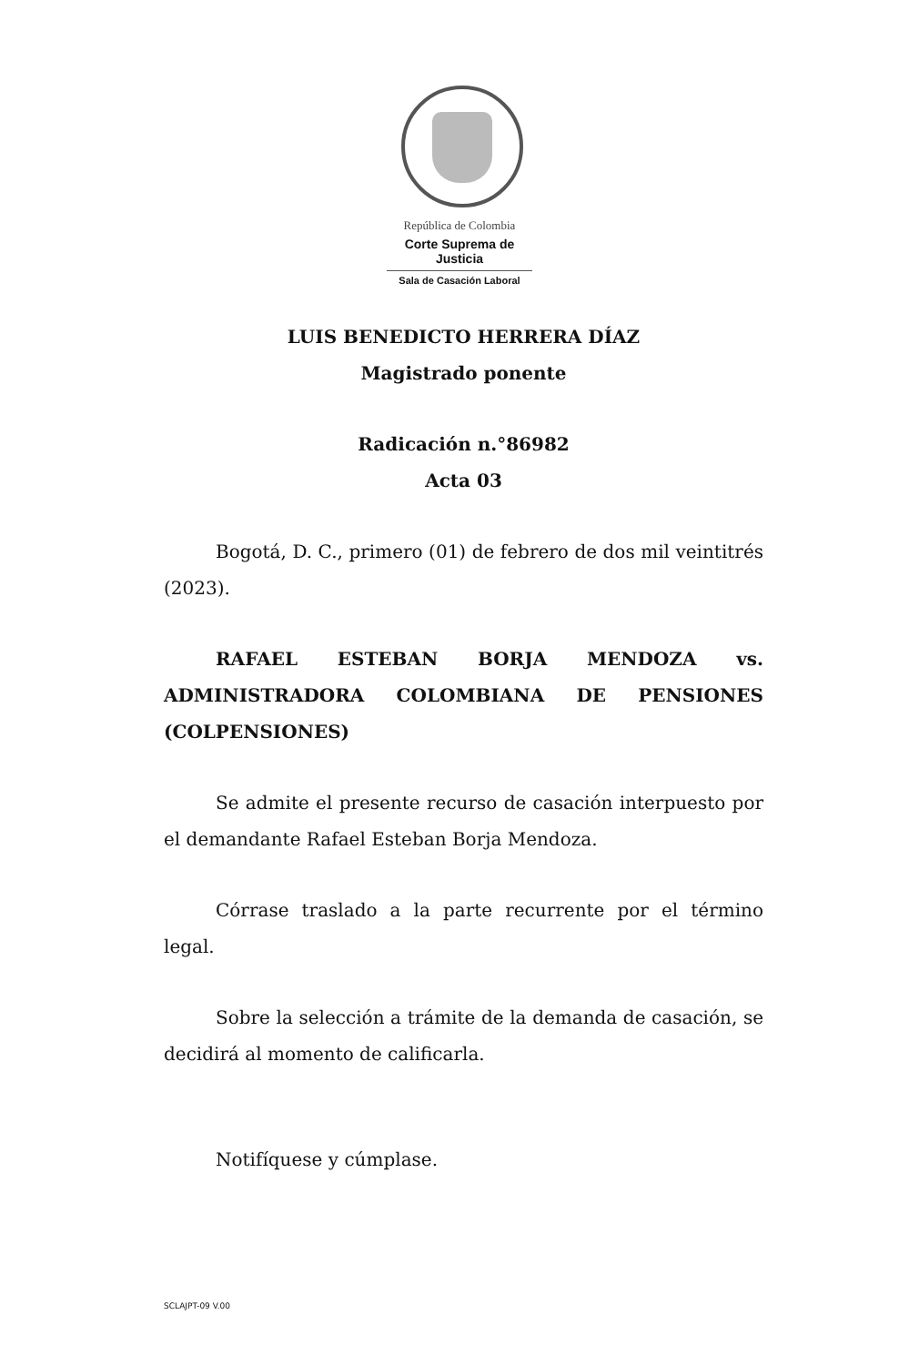República de Colombia
Corte Suprema de Justicia
Sala de Casación Laboral
LUIS BENEDICTO HERRERA DÍAZ
Magistrado ponente
Radicación n.°86982
Acta 03
Bogotá, D. C., primero (01) de febrero de dos mil veintitrés (2023).
RAFAEL ESTEBAN BORJA MENDOZA vs. ADMINISTRADORA COLOMBIANA DE PENSIONES (COLPENSIONES)
Se admite el presente recurso de casación interpuesto por el demandante Rafael Esteban Borja Mendoza.
Córrase traslado a la parte recurrente por el término legal.
Sobre la selección a trámite de la demanda de casación, se decidirá al momento de calificarla.
Notifíquese y cúmplase.
SCLAJPT-09 V.00